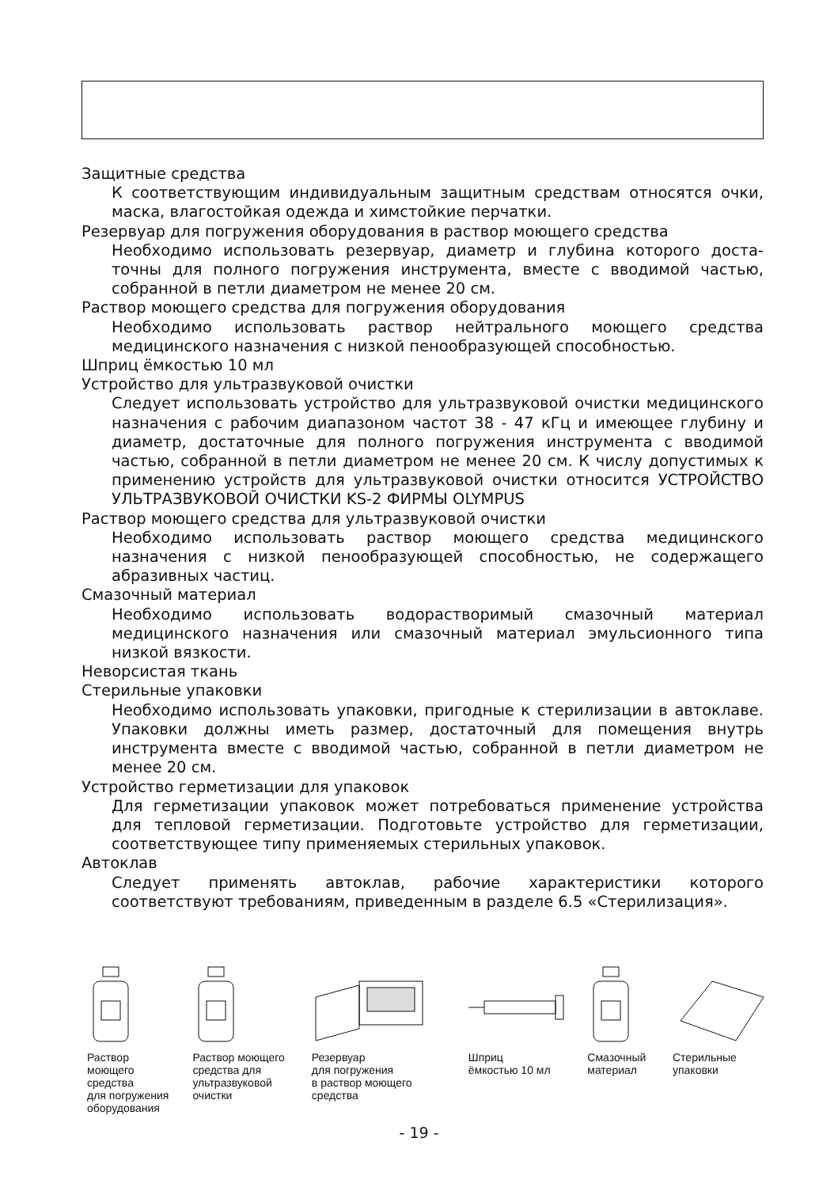Защитные средства
К соответствующим индивидуальным защитным средствам относятся очки, маска, влагостойкая одежда и химстойкие перчатки.
Резервуар для погружения оборудования в раствор моющего средства
Необходимо использовать резервуар, диаметр и глубина которого доста­точны для полного погружения инструмента, вместе с вводимой частью, собранной в петли диаметром не менее 20 см.
Раствор моющего средства для погружения оборудования
Необходимо использовать раствор нейтрального моющего средства медицинского назначения с низкой пенообразующей способностью.
Шприц ёмкостью 10 мл
Устройство для ультразвуковой очистки
Следует использовать устройство для ультразвуковой очистки медицин­ского назначения с рабочим диапазоном частот 38 - 47 кГц и имеющее глубину и диаметр, достаточные для полного погружения инструмента с вводимой частью, собранной в петли диаметром не менее 20 см. К числу допустимых к применению устройств для ультразвуковой очистки относит­ся УСТРОЙСТВО УЛЬТРАЗВУКОВОЙ ОЧИСТКИ KS-2 ФИРМЫ OLYMPUS
Раствор моющего средства для ультразвуковой очистки
Необходимо использовать раствор моющего средства медицинского назначения с низкой пенообразующей способностью, не содержащего абразивных частиц.
Смазочный материал
Необходимо использовать водорастворимый смазочный материал медицинского назначения или смазочный материал эмульсионного типа низкой вязкости.
Неворсистая ткань
Стерильные упаковки
Необходимо использовать упаковки, пригодные к стерилизации в автоклаве. Упаковки должны иметь размер, достаточный для помещения внутрь инструмента вместе с вводимой частью, собранной в петли диаметром не менее 20 см.
Устройство герметизации для упаковок
Для герметизации упаковок может потребоваться применение устройства для тепловой герметизации. Подготовьте устройство для герметизации, соответствующее типу применяемых стерильных упаковок.
Автоклав
Следует применять автоклав, рабочие характеристики которого соответствуют требованиям, приведенным в разделе 6.5 «Стерилизация».
Раствор
моющего
средства
для погружения
оборудования
Раствор моющего
средства для
ультразвуковой
очистки
Резервуар
для погружения
в раствор моющего
средства
Шприц
ёмкостью 10 мл
Смазочный
материал
Стерильные
упаковки
- 19 -